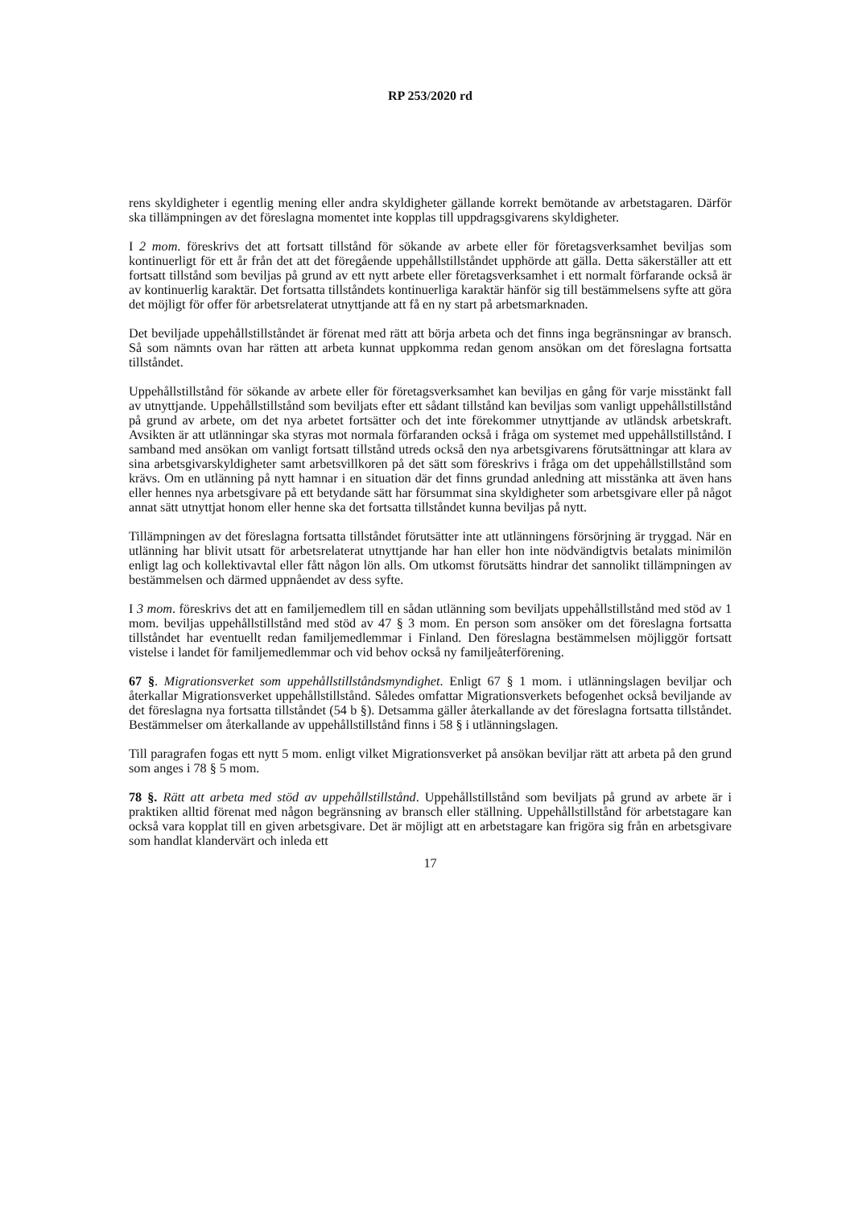RP 253/2020 rd
rens skyldigheter i egentlig mening eller andra skyldigheter gällande korrekt bemötande av arbetstagaren. Därför ska tillämpningen av det föreslagna momentet inte kopplas till uppdragsgivarens skyldigheter.
I 2 mom. föreskrivs det att fortsatt tillstånd för sökande av arbete eller för företagsverksamhet beviljas som kontinuerligt för ett år från det att det föregående uppehållstillståndet upphörde att gälla. Detta säkerställer att ett fortsatt tillstånd som beviljas på grund av ett nytt arbete eller företagsverksamhet i ett normalt förfarande också är av kontinuerlig karaktär. Det fortsatta tillståndets kontinuerliga karaktär hänför sig till bestämmelsens syfte att göra det möjligt för offer för arbetsrelaterat utnyttjande att få en ny start på arbetsmarknaden.
Det beviljade uppehållstillståndet är förenat med rätt att börja arbeta och det finns inga begränsningar av bransch. Så som nämnts ovan har rätten att arbeta kunnat uppkomma redan genom ansökan om det föreslagna fortsatta tillståndet.
Uppehållstillstånd för sökande av arbete eller för företagsverksamhet kan beviljas en gång för varje misstänkt fall av utnyttjande. Uppehållstillstånd som beviljats efter ett sådant tillstånd kan beviljas som vanligt uppehållstillstånd på grund av arbete, om det nya arbetet fortsätter och det inte förekommer utnyttjande av utländsk arbetskraft. Avsikten är att utlänningar ska styras mot normala förfaranden också i fråga om systemet med uppehållstillstånd. I samband med ansökan om vanligt fortsatt tillstånd utreds också den nya arbetsgivarens förutsättningar att klara av sina arbetsgivarskyldigheter samt arbetsvillkoren på det sätt som föreskrivs i fråga om det uppehållstillstånd som krävs. Om en utlänning på nytt hamnar i en situation där det finns grundad anledning att misstänka att även hans eller hennes nya arbetsgivare på ett betydande sätt har försummat sina skyldigheter som arbetsgivare eller på något annat sätt utnyttjat honom eller henne ska det fortsatta tillståndet kunna beviljas på nytt.
Tillämpningen av det föreslagna fortsatta tillståndet förutsätter inte att utlänningens försörjning är tryggad. När en utlänning har blivit utsatt för arbetsrelaterat utnyttjande har han eller hon inte nödvändigtvis betalats minimilön enligt lag och kollektivavtal eller fått någon lön alls. Om utkomst förutsätts hindrar det sannolikt tillämpningen av bestämmelsen och därmed uppnåendet av dess syfte.
I 3 mom. föreskrivs det att en familjemedlem till en sådan utlänning som beviljats uppehållstillstånd med stöd av 1 mom. beviljas uppehållstillstånd med stöd av 47 § 3 mom. En person som ansöker om det föreslagna fortsatta tillståndet har eventuellt redan familjemedlemmar i Finland. Den föreslagna bestämmelsen möjliggör fortsatt vistelse i landet för familjemedlemmar och vid behov också ny familjeåterförening.
67 §. Migrationsverket som uppehållstillståndsmyndighet. Enligt 67 § 1 mom. i utlänningslagen beviljar och återkallar Migrationsverket uppehållstillstånd. Således omfattar Migrationsverkets befogenhet också beviljande av det föreslagna nya fortsatta tillståndet (54 b §). Detsamma gäller återkallande av det föreslagna fortsatta tillståndet. Bestämmelser om återkallande av uppehållstillstånd finns i 58 § i utlänningslagen.
Till paragrafen fogas ett nytt 5 mom. enligt vilket Migrationsverket på ansökan beviljar rätt att arbeta på den grund som anges i 78 § 5 mom.
78 §. Rätt att arbeta med stöd av uppehållstillstånd. Uppehållstillstånd som beviljats på grund av arbete är i praktiken alltid förenat med någon begränsning av bransch eller ställning. Uppehållstillstånd för arbetstagare kan också vara kopplat till en given arbetsgivare. Det är möjligt att en arbetstagare kan frigöra sig från en arbetsgivare som handlat klandervärt och inleda ett
17